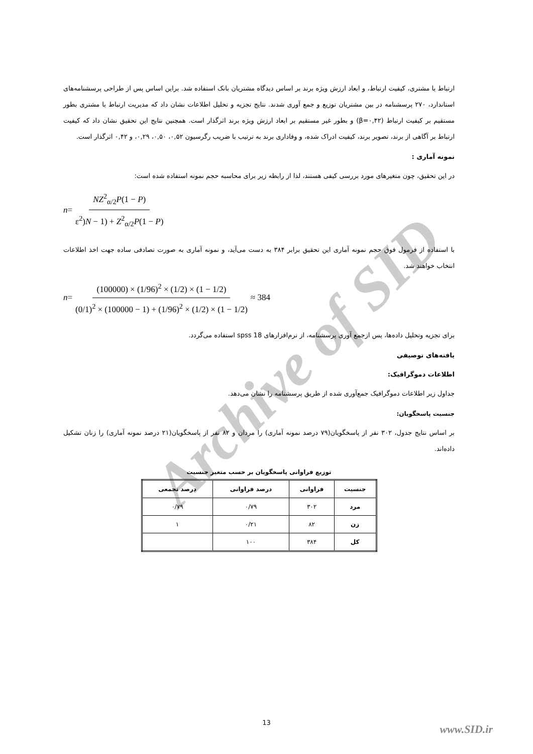Archive of SID
ارتباط با مشتری، کیفیت ارتباط، و ابعاد ارزش ویژه برند بر اساس دیدگاه مشتریان بانک استفاده شد. براین اساس پس از طراحی پرسشنامه‌های استاندارد، ۲۷۰ پرسشنامه در بین مشتریان توزیع و جمع آوری شدند. نتایج تجزیه و تحلیل اطلاعات نشان داد که مدیریت ارتباط با مشتری بطور مستقیم بر کیفیت ارتباط (β=۰,۴۲) و بطور غیر مستقیم بر ابعاد ارزش ویژه برند اثرگذار است. همچنین نتایج این تحقیق نشان داد که کیفیت ارتباط بر آگاهی از برند، تصویر برند، کیفیت ادراک شده، و وفاداری برند به ترتیب با ضریب رگرسیون ۰,۵۲، ۰,۵۰، ۰,۲۹، و ۰,۴۲ اثرگذار است.
نمونه آماری :
در این تحقیق، چون متغیرهای مورد بررسی کیفی هستند، لذا از رابطه زیر برای محاسبه حجم نمونه استفاده شده است:
n = NZ<sup>2</sup><sub>α/2</sub>P(1 − P) ε<sup>2</sup>)N − 1) + Z<sup>2</sup><sub>α/2</sub>P(1 − P)
با استفاده از فرمول فوق حجم نمونه آماری این تحقیق برابر ۳۸۴ به دست می‌آید، و نمونه آماری به صورت تصادفی ساده جهت اخذ اطلاعات انتخاب خواهند شد.
n = (100000) × (1/96)<sup>2</sup> × (1/2) × (1 − 1/2) (0/1)<sup>2</sup> × (100000 − 1) + (1/96)<sup>2</sup> × (1/2) × (1 − 1/2) ≈ 384
برای تجزیه وتحلیل داده‌ها، پس ازجمع آوری پرسشنامه، از نرم‌افزارهای spss 18 استفاده می‌گردد.
یافته‌های توصیفی
اطلاعات دموگرافیک:
جداول زیر اطلاعات دموگرافیک جمع‌آوری شده از طریق پرسشنامه را نشان می‌دهد.
جنسیت پاسخگویان:
بر اساس نتایج جدول، ۳۰۲ نفر از پاسخگویان(۷۹ درصد نمونه آماری) را مردان و ۸۲ نفر از پاسخگویان(۲۱ درصد نمونه آماری) را زنان تشکیل داده‌اند.
توزیع فراوانی پاسخگویان بر حسب متغیر جنسیت
| جنسیت | فراوانی | درصد فراوانی | درصد تجمعی |
| --- | --- | --- | --- |
| مرد | ۳۰۲ | ۰/۷۹ | ۰/۷۹ |
| زن | ۸۲ | ۰/۲۱ | ۱ |
| کل | ۳۸۴ | ۱۰۰ | |
13
www.SID.ir